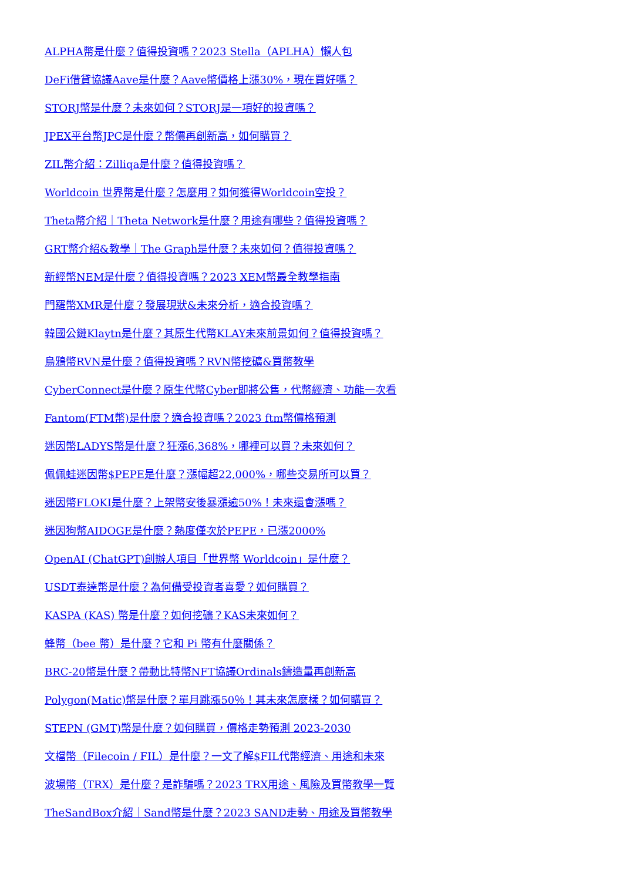ALPHA幣是什麼？值得投資嗎？2023 Stella（APLHA）懶人包
DeFi借貸協議Aave是什麼？Aave幣價格上漲30%，現在買好嗎？
STORJ幣是什麼？未來如何？STORJ是一項好的投資嗎？
JPEX平台幣JPC是什麼？幣價再創新高，如何購買？
ZIL幣介紹：Zilliqa是什麼？值得投資嗎？
Worldcoin 世界幣是什麼？怎麼用？如何獲得Worldcoin空投？
Theta幣介紹｜Theta Network是什麼？用途有哪些？值得投資嗎？
GRT幣介紹&教學｜The Graph是什麼？未來如何？值得投資嗎？
新經幣NEM是什麼？值得投資嗎？2023 XEM幣最全教學指南
門羅幣XMR是什麼？發展現狀&未來分析，適合投資嗎？
韓國公鏈Klaytn是什麼？其原生代幣KLAY未來前景如何？值得投資嗎？
烏鴉幣RVN是什麼？值得投資嗎？RVN幣挖礦&買幣教學
CyberConnect是什麼？原生代幣Cyber即將公售，代幣經濟、功能一次看
Fantom(FTM幣)是什麼？適合投資嗎？2023 ftm幣價格預測
迷因幣LADYS幣是什麼？狂漲6,368%，哪裡可以買？未來如何？
佩佩蛙迷因幣$PEPE是什麼？漲幅超22,000%，哪些交易所可以買？
迷因幣FLOKI是什麼？上架幣安後暴漲逾50%！未來還會漲嗎？
迷因狗幣AIDOGE是什麼？熱度僅次於PEPE，已漲2000%
OpenAI (ChatGPT)創辦人項目「世界幣 Worldcoin」是什麼？
USDT泰達幣是什麼？為何備受投資者喜愛？如何購買？
KASPA (KAS) 幣是什麼？如何挖礦？KAS未來如何？
蜂幣（bee 幣）是什麼？它和 Pi 幣有什麼關係？
BRC-20幣是什麼？帶動比特幣NFT協議Ordinals鑄造量再創新高
Polygon(Matic)幣是什麼？單月跳漲50％！其未來怎麼樣？如何購買？
STEPN (GMT)幣是什麼？如何購買，價格走勢預測 2023-2030
文檔幣（Filecoin / FIL）是什麼？一文了解$FIL代幣經濟、用途和未來
波場幣（TRX）是什麼？是詐騙嗎？2023 TRX用途、風險及買幣教學一覽
TheSandBox介紹｜Sand幣是什麼？2023 SAND走勢、用途及買幣教學